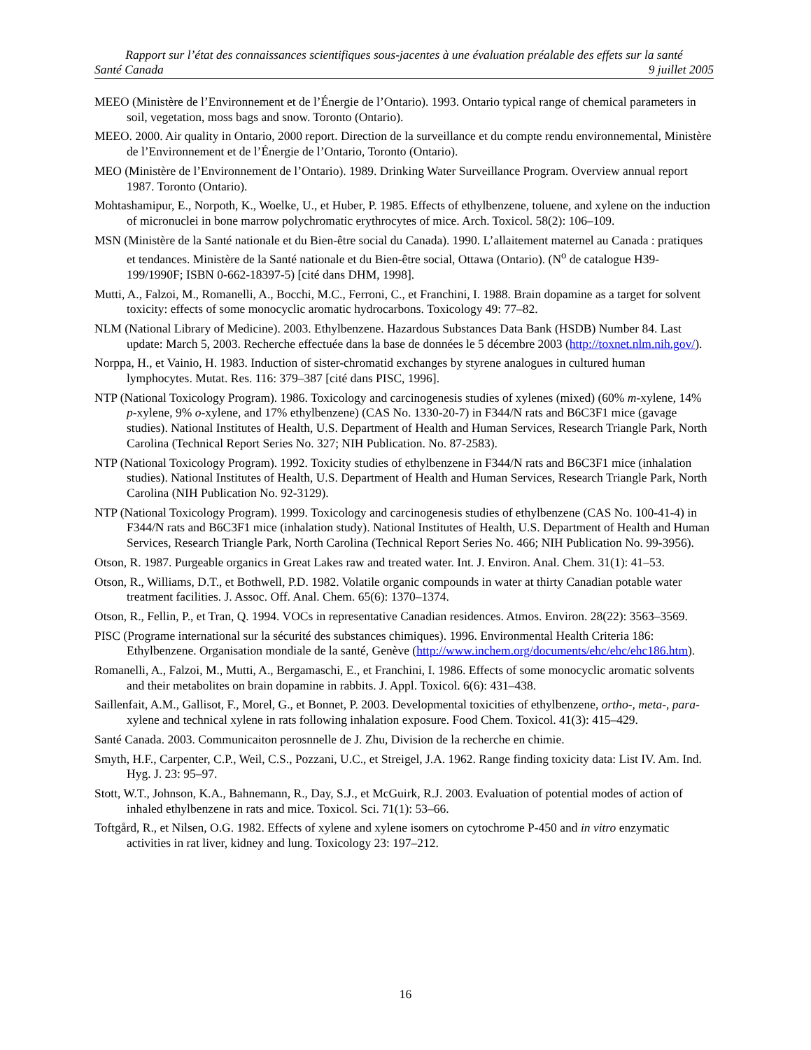Rapport sur l’état des connaissances scientifiques sous-jacentes à une évaluation préalable des effets sur la santé
Santé Canada 9 juillet 2005
MEEO (Ministère de l’Environnement et de l’Énergie de l’Ontario). 1993. Ontario typical range of chemical parameters in soil, vegetation, moss bags and snow. Toronto (Ontario).
MEEO. 2000. Air quality in Ontario, 2000 report. Direction de la surveillance et du compte rendu environnemental, Ministère de l’Environnement et de l’Énergie de l’Ontario, Toronto (Ontario).
MEO (Ministère de l’Environnement de l’Ontario). 1989. Drinking Water Surveillance Program. Overview annual report 1987. Toronto (Ontario).
Mohtashamipur, E., Norpoth, K., Woelke, U., et Huber, P. 1985. Effects of ethylbenzene, toluene, and xylene on the induction of micronuclei in bone marrow polychromatic erythrocytes of mice. Arch. Toxicol. 58(2): 106–109.
MSN (Ministère de la Santé nationale et du Bien-être social du Canada). 1990. L’allaitement maternel au Canada : pratiques et tendances. Ministère de la Santé nationale et du Bien-être social, Ottawa (Ontario). (N<sup>o</sup> de catalogue H39-199/1990F; ISBN 0-662-18397-5) [cité dans DHM, 1998].
Mutti, A., Falzoi, M., Romanelli, A., Bocchi, M.C., Ferroni, C., et Franchini, I. 1988. Brain dopamine as a target for solvent toxicity: effects of some monocyclic aromatic hydrocarbons. Toxicology 49: 77–82.
NLM (National Library of Medicine). 2003. Ethylbenzene. Hazardous Substances Data Bank (HSDB) Number 84. Last update: March 5, 2003. Recherche effectuée dans la base de données le 5 décembre 2003 (http://toxnet.nlm.nih.gov/).
Norppa, H., et Vainio, H. 1983. Induction of sister-chromatid exchanges by styrene analogues in cultured human lymphocytes. Mutat. Res. 116: 379–387 [cité dans PISC, 1996].
NTP (National Toxicology Program). 1986. Toxicology and carcinogenesis studies of xylenes (mixed) (60% m-xylene, 14% p-xylene, 9% o-xylene, and 17% ethylbenzene) (CAS No. 1330-20-7) in F344/N rats and B6C3F1 mice (gavage studies). National Institutes of Health, U.S. Department of Health and Human Services, Research Triangle Park, North Carolina (Technical Report Series No. 327; NIH Publication. No. 87-2583).
NTP (National Toxicology Program). 1992. Toxicity studies of ethylbenzene in F344/N rats and B6C3F1 mice (inhalation studies). National Institutes of Health, U.S. Department of Health and Human Services, Research Triangle Park, North Carolina (NIH Publication No. 92-3129).
NTP (National Toxicology Program). 1999. Toxicology and carcinogenesis studies of ethylbenzene (CAS No. 100-41-4) in F344/N rats and B6C3F1 mice (inhalation study). National Institutes of Health, U.S. Department of Health and Human Services, Research Triangle Park, North Carolina (Technical Report Series No. 466; NIH Publication No. 99-3956).
Otson, R. 1987. Purgeable organics in Great Lakes raw and treated water. Int. J. Environ. Anal. Chem. 31(1): 41–53.
Otson, R., Williams, D.T., et Bothwell, P.D. 1982. Volatile organic compounds in water at thirty Canadian potable water treatment facilities. J. Assoc. Off. Anal. Chem. 65(6): 1370–1374.
Otson, R., Fellin, P., et Tran, Q. 1994. VOCs in representative Canadian residences. Atmos. Environ. 28(22): 3563–3569.
PISC (Programe international sur la sécurité des substances chimiques). 1996. Environmental Health Criteria 186: Ethylbenzene. Organisation mondiale de la santé, Genève (http://www.inchem.org/documents/ehc/ehc/ehc186.htm).
Romanelli, A., Falzoi, M., Mutti, A., Bergamaschi, E., et Franchini, I. 1986. Effects of some monocyclic aromatic solvents and their metabolites on brain dopamine in rabbits. J. Appl. Toxicol. 6(6): 431–438.
Saillenfait, A.M., Gallisot, F., Morel, G., et Bonnet, P. 2003. Developmental toxicities of ethylbenzene, ortho-, meta-, para-xylene and technical xylene in rats following inhalation exposure. Food Chem. Toxicol. 41(3): 415–429.
Santé Canada. 2003. Communicaiton perosnnelle de J. Zhu, Division de la recherche en chimie.
Smyth, H.F., Carpenter, C.P., Weil, C.S., Pozzani, U.C., et Streigel, J.A. 1962. Range finding toxicity data: List IV. Am. Ind. Hyg. J. 23: 95–97.
Stott, W.T., Johnson, K.A., Bahnemann, R., Day, S.J., et McGuirk, R.J. 2003. Evaluation of potential modes of action of inhaled ethylbenzene in rats and mice. Toxicol. Sci. 71(1): 53–66.
Toftgård, R., et Nilsen, O.G. 1982. Effects of xylene and xylene isomers on cytochrome P-450 and in vitro enzymatic activities in rat liver, kidney and lung. Toxicology 23: 197–212.
16